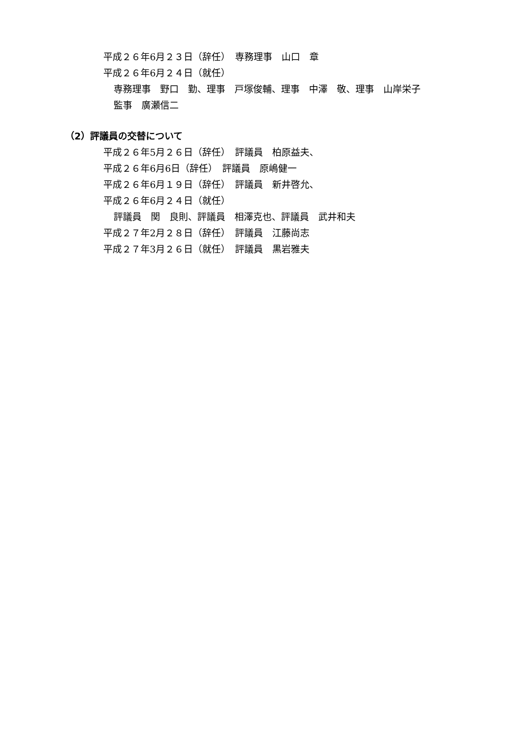平成２６年6月２３日（辞任）　専務理事　山口　章
平成２６年6月２４日（就任）
専務理事　野口　勤、理事　戸塚俊輔、理事　中澤　敬、理事　山岸栄子
監事　廣瀬信二
（2）評議員の交替について
平成２６年5月２６日（辞任）　評議員　柏原益夫、
平成２６年6月6日（辞任）　評議員　原嶋健一
平成２６年6月１９日（辞任）　評議員　新井啓允、
平成２６年6月２４日（就任）
評議員　関　良則、評議員　相澤克也、評議員　武井和夫
平成２７年2月２８日（辞任）　評議員　江藤尚志
平成２７年3月２６日（就任）　評議員　黒岩雅夫